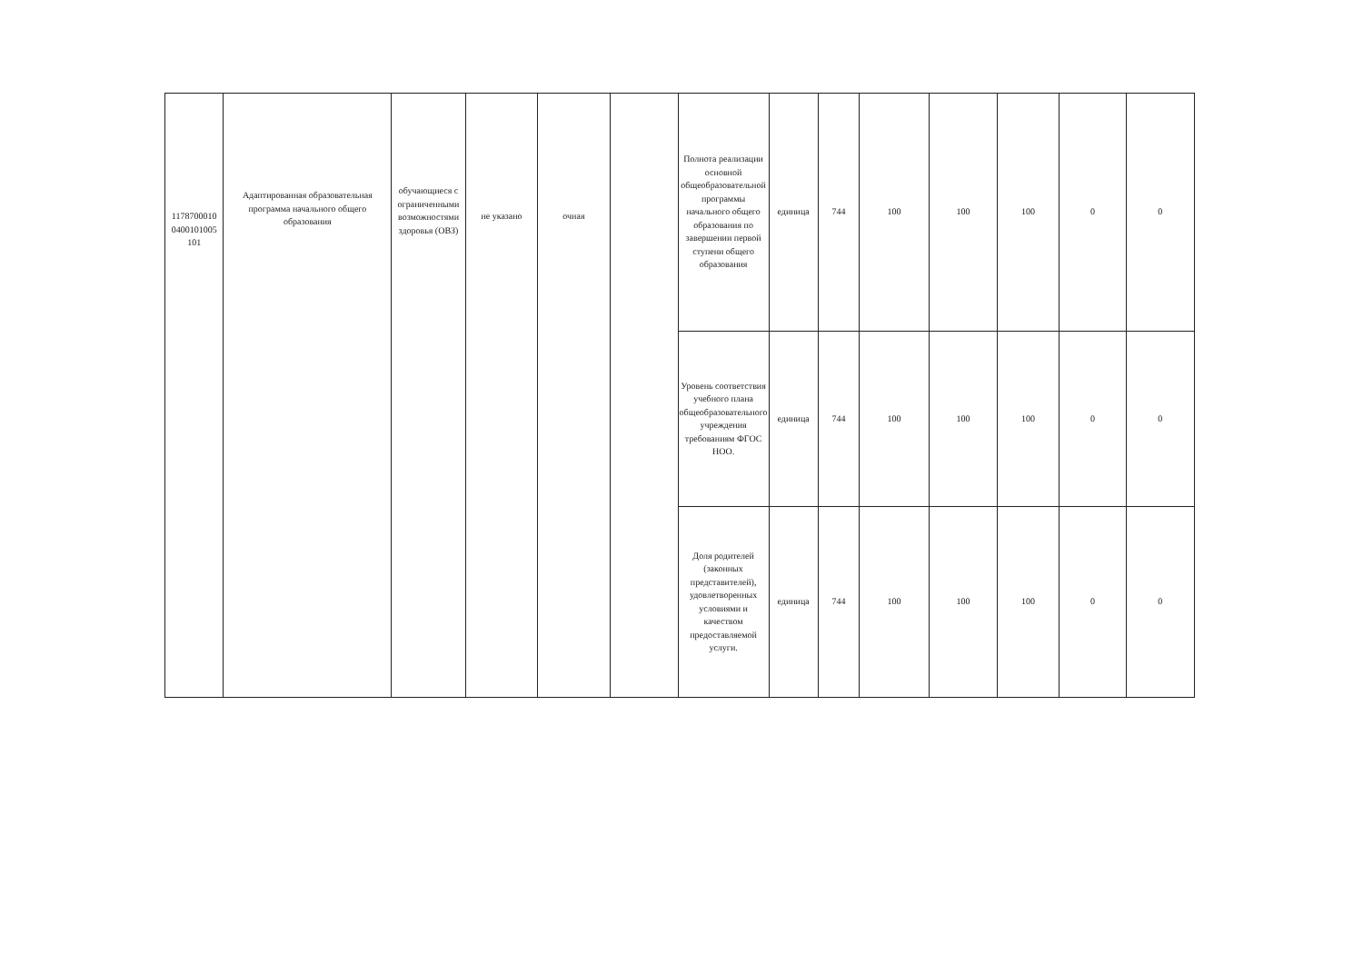| 1178700010 0400101005 101 | Адаптированная образовательная программа начального общего образования | обучающиеся с ограниченными возможностями здоровья (ОВЗ) | не указано | очная | | Полнота реализации основной общеобразовательной программы начального общего образования по завершении первой ступени общего образования | единица | 744 | 100 | 100 | 100 | 0 | 0 |
| | | | | | | Уровень соответствия учебного плана общеобразовательного учреждения требованиям ФГОС НОО. | единица | 744 | 100 | 100 | 100 | 0 | 0 |
| | | | | | | Доля родителей (законных представителей), удовлетворенных условиями и качеством предоставляемой услуги. | единица | 744 | 100 | 100 | 100 | 0 | 0 |